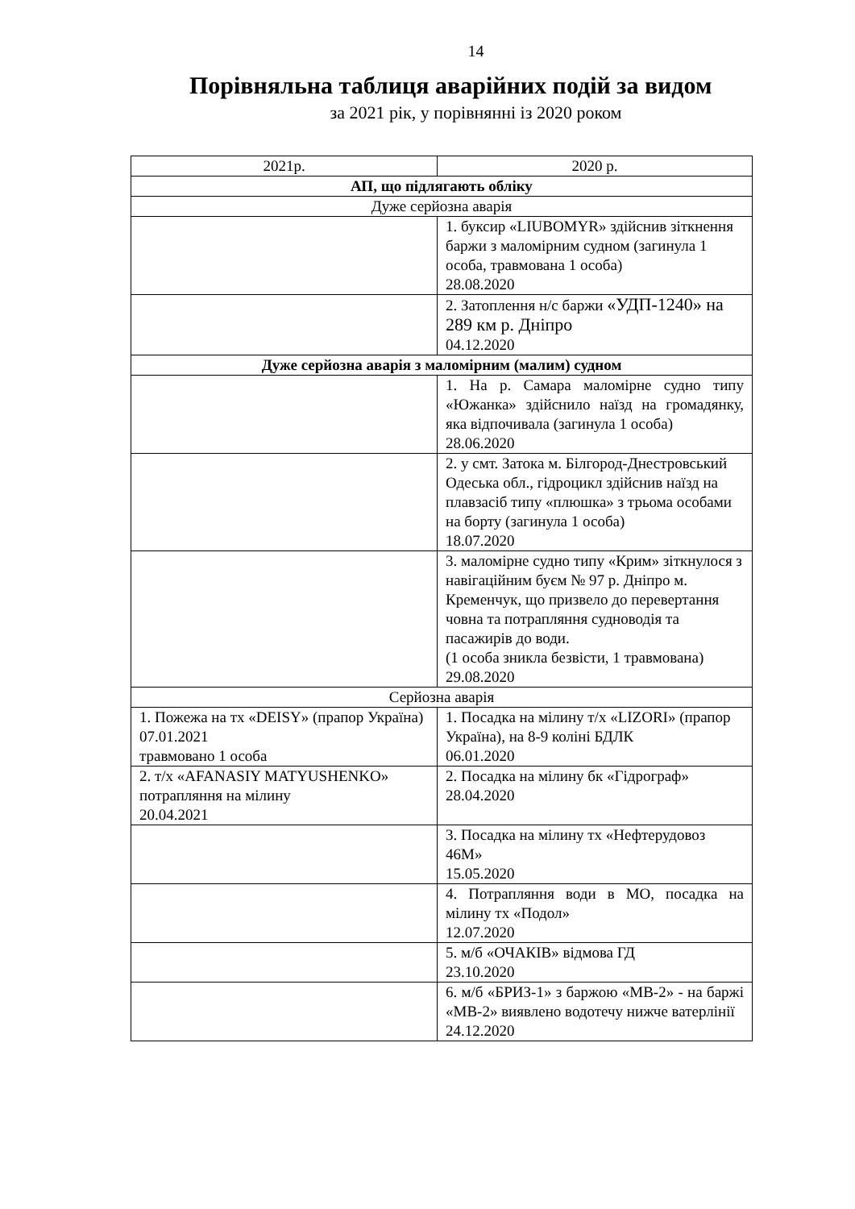14
Порівняльна таблиця аварійних подій за видом
за 2021 рік, у порівнянні із 2020 роком
| 2021р. | 2020 р. |
| --- | --- |
| АП, що підлягають обліку | |
| Дуже серйозна аварія | |
| | 1. буксир «LIUBOMYR» здійснив зіткнення баржи з маломірним судном (загинула 1 особа, травмована 1 особа) 28.08.2020 |
| | 2. Затоплення н/с баржи «УДП-1240» на 289 км р. Дніпро 04.12.2020 |
| Дуже серйозна аварія з маломірним (малим) судном | |
| | 1. На р. Самара маломірне судно типу «Южанка» здійснило наїзд на громадянку, яка відпочивала (загинула 1 особа) 28.06.2020 |
| | 2. у смт. Затока м. Білгород-Днестровський Одеська обл., гідроцикл здійснив наїзд на плавзасіб типу «плюшка» з трьома особами на борту (загинула 1 особа) 18.07.2020 |
| | 3. маломірне судно типу «Крим» зіткнулося з навігаційним буєм № 97 р. Дніпро м. Кременчук, що призвело до перевертання човна та потрапляння судноводія та пасажирів до води. (1 особа зникла безвісти, 1 травмована) 29.08.2020 |
| Серйозна аварія | |
| 1. Пожежа на тх «DEISY» (прапор Україна) 07.01.2021 травмовано 1 особа | 1. Посадка на мілину т/х «LIZORI» (прапор Україна), на 8-9 коліні БДЛК 06.01.2020 |
| 2. т/х «AFANASIY MATYUSHENKO» потрапляння на мілину 20.04.2021 | 2. Посадка на мілину бк «Гідрограф» 28.04.2020 |
| | 3. Посадка на мілину тх «Нефтерудовоз 46М» 15.05.2020 |
| | 4. Потрапляння води в МО, посадка на мілину тх «Подол» 12.07.2020 |
| | 5. м/б «ОЧАКІВ» відмова ГД 23.10.2020 |
| | 6. м/б «БРИЗ-1» з баржою «МВ-2» - на баржі «МВ-2» виявлено водотечу нижче ватерлінії 24.12.2020 |